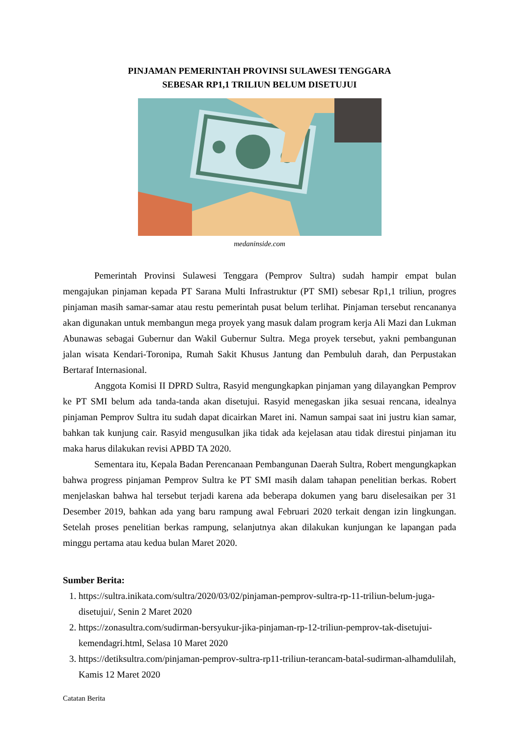PINJAMAN PEMERINTAH PROVINSI SULAWESI TENGGARA
SEBESAR RP1,1 TRILIUN BELUM DISETUJUI
medaninside.com
Pemerintah Provinsi Sulawesi Tenggara (Pemprov Sultra) sudah hampir empat bulan mengajukan pinjaman kepada PT Sarana Multi Infrastruktur (PT SMI) sebesar Rp1,1 triliun, progres pinjaman masih samar-samar atau restu pemerintah pusat belum terlihat. Pinjaman tersebut rencananya akan digunakan untuk membangun mega proyek yang masuk dalam program kerja Ali Mazi dan Lukman Abunawas sebagai Gubernur dan Wakil Gubernur Sultra. Mega proyek tersebut, yakni pembangunan jalan wisata Kendari-Toronipa, Rumah Sakit Khusus Jantung dan Pembuluh darah, dan Perpustakan Bertaraf Internasional.
Anggota Komisi II DPRD Sultra, Rasyid mengungkapkan pinjaman yang dilayangkan Pemprov ke PT SMI belum ada tanda-tanda akan disetujui. Rasyid menegaskan jika sesuai rencana, idealnya pinjaman Pemprov Sultra itu sudah dapat dicairkan Maret ini. Namun sampai saat ini justru kian samar, bahkan tak kunjung cair. Rasyid mengusulkan jika tidak ada kejelasan atau tidak direstui pinjaman itu maka harus dilakukan revisi APBD TA 2020.
Sementara itu, Kepala Badan Perencanaan Pembangunan Daerah Sultra, Robert mengungkapkan bahwa progress pinjaman Pemprov Sultra ke PT SMI masih dalam tahapan penelitian berkas. Robert menjelaskan bahwa hal tersebut terjadi karena ada beberapa dokumen yang baru diselesaikan per 31 Desember 2019, bahkan ada yang baru rampung awal Februari 2020 terkait dengan izin lingkungan. Setelah proses penelitian berkas rampung, selanjutnya akan dilakukan kunjungan ke lapangan pada minggu pertama atau kedua bulan Maret 2020.
Sumber Berita:
1. https://sultra.inikata.com/sultra/2020/03/02/pinjaman-pemprov-sultra-rp-11-triliun-belum-juga-disetujui/, Senin 2 Maret 2020
2. https://zonasultra.com/sudirman-bersyukur-jika-pinjaman-rp-12-triliun-pemprov-tak-disetujui-kemendagri.html, Selasa 10 Maret 2020
3. https://detiksultra.com/pinjaman-pemprov-sultra-rp11-triliun-terancam-batal-sudirman-alhamdulilah, Kamis 12 Maret 2020
Catatan Berita